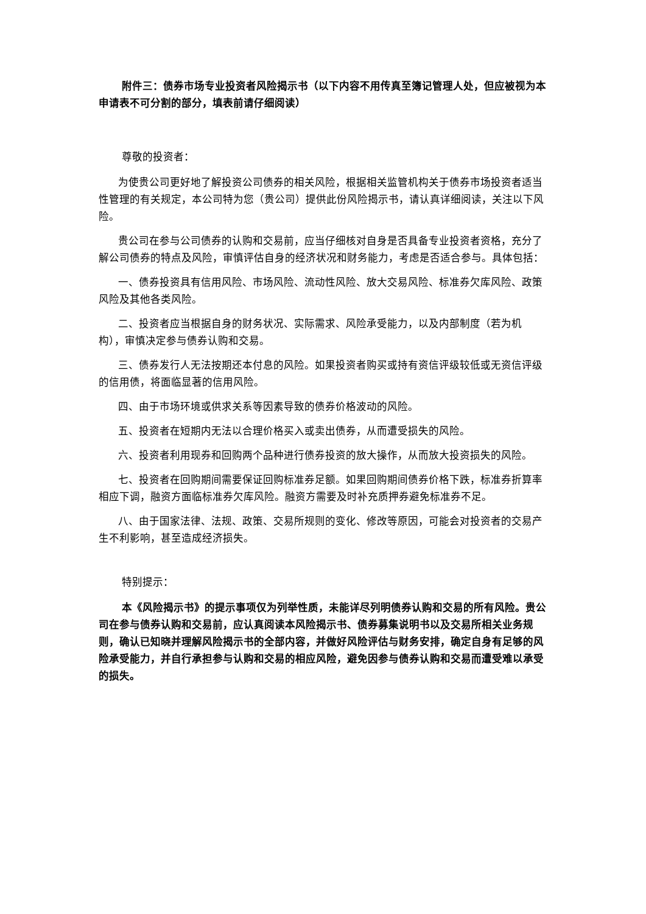附件三：债券市场专业投资者风险揭示书（以下内容不用传真至簿记管理人处，但应被视为本申请表不可分割的部分，填表前请仔细阅读）
尊敬的投资者：
为使贵公司更好地了解投资公司债券的相关风险，根据相关监管机构关于债券市场投资者适当性管理的有关规定，本公司特为您（贵公司）提供此份风险揭示书，请认真详细阅读，关注以下风险。
贵公司在参与公司债券的认购和交易前，应当仔细核对自身是否具备专业投资者资格，充分了解公司债券的特点及风险，审慎评估自身的经济状况和财务能力，考虑是否适合参与。具体包括：
一、债券投资具有信用风险、市场风险、流动性风险、放大交易风险、标准券欠库风险、政策风险及其他各类风险。
二、投资者应当根据自身的财务状况、实际需求、风险承受能力，以及内部制度（若为机构），审慎决定参与债券认购和交易。
三、债券发行人无法按期还本付息的风险。如果投资者购买或持有资信评级较低或无资信评级的信用债，将面临显著的信用风险。
四、由于市场环境或供求关系等因素导致的债券价格波动的风险。
五、投资者在短期内无法以合理价格买入或卖出债券，从而遭受损失的风险。
六、投资者利用现券和回购两个品种进行债券投资的放大操作，从而放大投资损失的风险。
七、投资者在回购期间需要保证回购标准券足额。如果回购期间债券价格下跌，标准券折算率相应下调，融资方面临标准券欠库风险。融资方需要及时补充质押券避免标准券不足。
八、由于国家法律、法规、政策、交易所规则的变化、修改等原因，可能会对投资者的交易产生不利影响，甚至造成经济损失。
特别提示：
本《风险揭示书》的提示事项仅为列举性质，未能详尽列明债券认购和交易的所有风险。贵公司在参与债券认购和交易前，应认真阅读本风险揭示书、债券募集说明书以及交易所相关业务规则，确认已知晓并理解风险揭示书的全部内容，并做好风险评估与财务安排，确定自身有足够的风险承受能力，并自行承担参与认购和交易的相应风险，避免因参与债券认购和交易而遭受难以承受的损失。